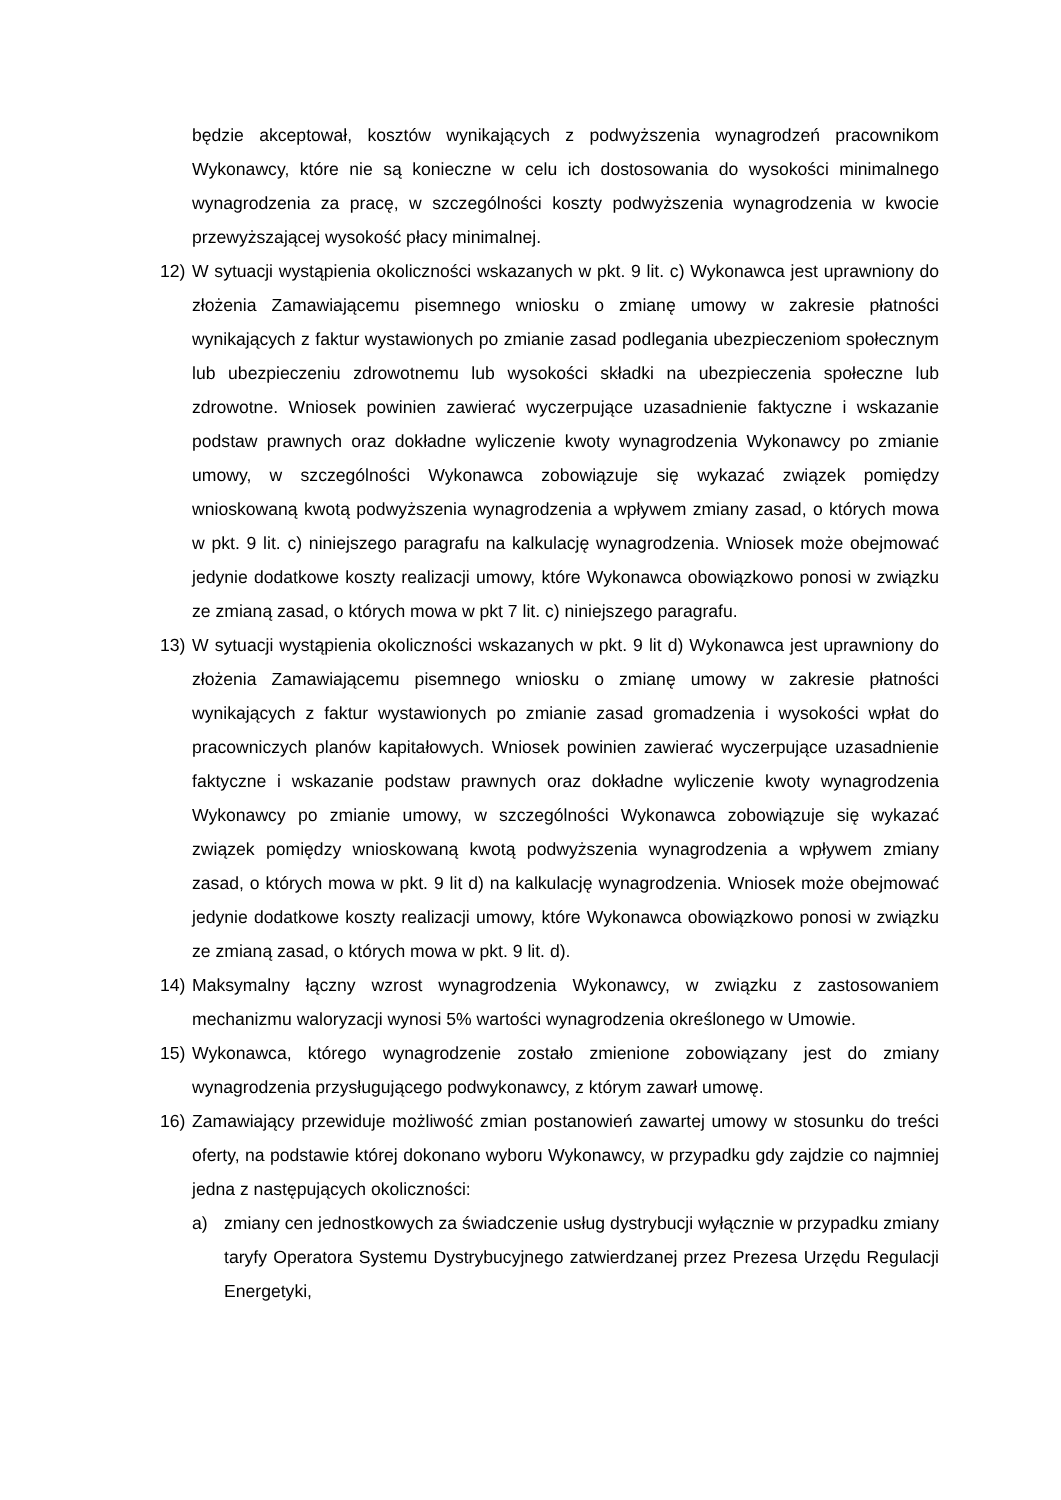będzie akceptował, kosztów wynikających z podwyższenia wynagrodzeń pracownikom Wykonawcy, które nie są konieczne w celu ich dostosowania do wysokości minimalnego wynagrodzenia za pracę, w szczególności koszty podwyższenia wynagrodzenia w kwocie przewyższającej wysokość płacy minimalnej.
12) W sytuacji wystąpienia okoliczności wskazanych w pkt. 9 lit. c) Wykonawca jest uprawniony do złożenia Zamawiającemu pisemnego wniosku o zmianę umowy w zakresie płatności wynikających z faktur wystawionych po zmianie zasad podlegania ubezpieczeniom społecznym lub ubezpieczeniu zdrowotnemu lub wysokości składki na ubezpieczenia społeczne lub zdrowotne. Wniosek powinien zawierać wyczerpujące uzasadnienie faktyczne i wskazanie podstaw prawnych oraz dokładne wyliczenie kwoty wynagrodzenia Wykonawcy po zmianie umowy, w szczególności Wykonawca zobowiązuje się wykazać związek pomiędzy wnioskowaną kwotą podwyższenia wynagrodzenia a wpływem zmiany zasad, o których mowa w pkt. 9 lit. c) niniejszego paragrafu na kalkulację wynagrodzenia. Wniosek może obejmować jedynie dodatkowe koszty realizacji umowy, które Wykonawca obowiązkowo ponosi w związku ze zmianą zasad, o których mowa w pkt 7 lit. c) niniejszego paragrafu.
13) W sytuacji wystąpienia okoliczności wskazanych w pkt. 9 lit d) Wykonawca jest uprawniony do złożenia Zamawiającemu pisemnego wniosku o zmianę umowy w zakresie płatności wynikających z faktur wystawionych po zmianie zasad gromadzenia i wysokości wpłat do pracowniczych planów kapitałowych. Wniosek powinien zawierać wyczerpujące uzasadnienie faktyczne i wskazanie podstaw prawnych oraz dokładne wyliczenie kwoty wynagrodzenia Wykonawcy po zmianie umowy, w szczególności Wykonawca zobowiązuje się wykazać związek pomiędzy wnioskowaną kwotą podwyższenia wynagrodzenia a wpływem zmiany zasad, o których mowa w pkt. 9 lit d) na kalkulację wynagrodzenia. Wniosek może obejmować jedynie dodatkowe koszty realizacji umowy, które Wykonawca obowiązkowo ponosi w związku ze zmianą zasad, o których mowa w pkt. 9 lit. d).
14) Maksymalny łączny wzrost wynagrodzenia Wykonawcy, w związku z zastosowaniem mechanizmu waloryzacji wynosi 5% wartości wynagrodzenia określonego w Umowie.
15) Wykonawca, którego wynagrodzenie zostało zmienione zobowiązany jest do zmiany wynagrodzenia przysługującego podwykonawcy, z którym zawarł umowę.
16) Zamawiający przewiduje możliwość zmian postanowień zawartej umowy w stosunku do treści oferty, na podstawie której dokonano wyboru Wykonawcy, w przypadku gdy zajdzie co najmniej jedna z następujących okoliczności:
a) zmiany cen jednostkowych za świadczenie usług dystrybucji wyłącznie w przypadku zmiany taryfy Operatora Systemu Dystrybucyjnego zatwierdzanej przez Prezesa Urzędu Regulacji Energetyki,